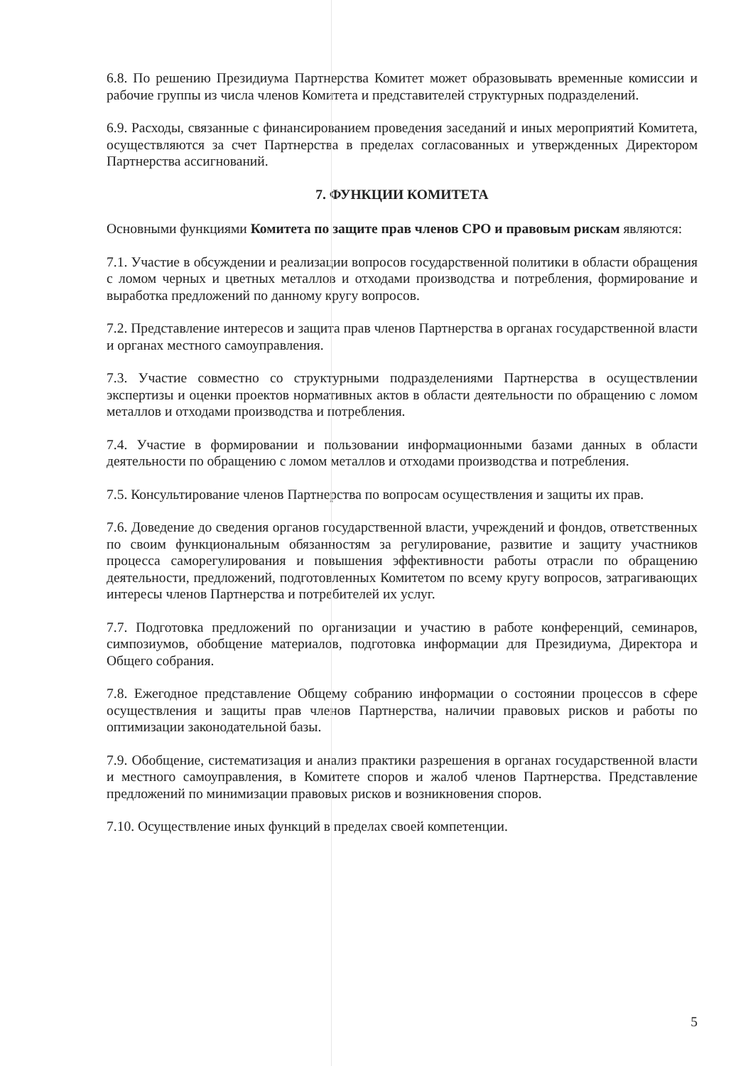6.8. По решению Президиума Партнерства Комитет может образовывать временные комиссии и рабочие группы из числа членов Комитета и представителей структурных подразделений.
6.9. Расходы, связанные с финансированием проведения заседаний и иных мероприятий Комитета, осуществляются за счет Партнерства в пределах согласованных и утвержденных Директором Партнерства ассигнований.
7. ФУНКЦИИ КОМИТЕТА
Основными функциями Комитета по защите прав членов СРО и правовым рискам являются:
7.1. Участие в обсуждении и реализации вопросов государственной политики в области обращения с ломом черных и цветных металлов и отходами производства и потребления, формирование и выработка предложений по данному кругу вопросов.
7.2. Представление интересов и защита прав членов Партнерства в органах государственной власти и органах местного самоуправления.
7.3. Участие совместно со структурными подразделениями Партнерства в осуществлении экспертизы и оценки проектов нормативных актов в области деятельности по обращению с ломом металлов и отходами производства и потребления.
7.4. Участие в формировании и пользовании информационными базами данных в области деятельности по обращению с ломом металлов и отходами производства и потребления.
7.5. Консультирование членов Партнерства по вопросам осуществления и защиты их прав.
7.6. Доведение до сведения органов государственной власти, учреждений и фондов, ответственных по своим функциональным обязанностям за регулирование, развитие и защиту участников процесса саморегулирования и повышения эффективности работы отрасли по обращению деятельности, предложений, подготовленных Комитетом по всему кругу вопросов, затрагивающих интересы членов Партнерства и потребителей их услуг.
7.7. Подготовка предложений по организации и участию в работе конференций, семинаров, симпозиумов, обобщение материалов, подготовка информации для Президиума, Директора и Общего собрания.
7.8. Ежегодное представление Общему собранию информации о состоянии процессов в сфере осуществления и защиты прав членов Партнерства, наличии правовых рисков и работы по оптимизации законодательной базы.
7.9. Обобщение, систематизация и анализ практики разрешения в органах государственной власти и местного самоуправления, в Комитете споров и жалоб членов Партнерства. Представление предложений по минимизации правовых рисков и возникновения споров.
7.10. Осуществление иных функций в пределах своей компетенции.
5